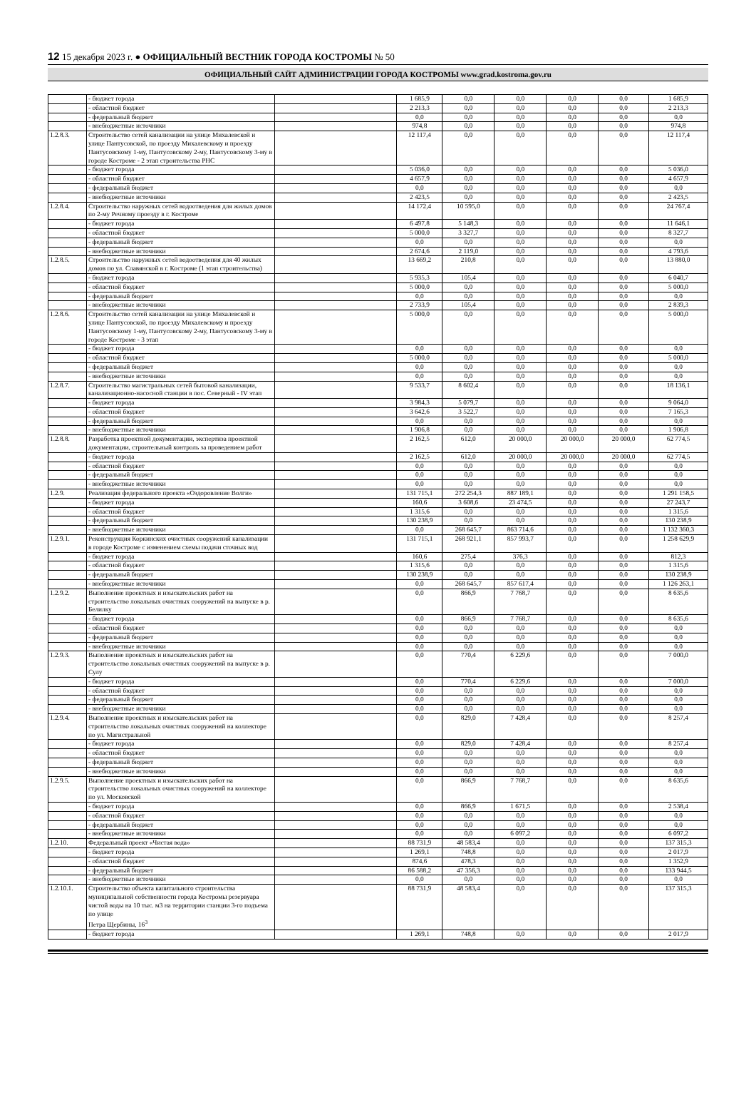12 15 декабря 2023 г. ● ОФИЦИАЛЬНЫЙ ВЕСТНИК ГОРОДА КОСТРОМЫ № 50
ОФИЦИАЛЬНЫЙ САЙТ АДМИНИСТРАЦИИ ГОРОДА КОСТРОМЫ www.grad.kostroma.gov.ru
| | - бюджет города | | 1 685,9 | 0,0 | 0,0 | 0,0 | 0,0 | 1 685,9 |
| | - областной бюджет | | 2 213,3 | 0,0 | 0,0 | 0,0 | 0,0 | 2 213,3 |
| | - федеральный бюджет | | 0,0 | 0,0 | 0,0 | 0,0 | 0,0 | 0,0 |
| | - внебюджетные источники | | 974,8 | 0,0 | 0,0 | 0,0 | 0,0 | 974,8 |
| 1.2.8.3. | Строительство сетей канализации на улице Михалевской и улице Пантусовской, по проезду Михалевскому и проезду Пантусовскому 1-му, Пантусовскому 2-му, Пантусовскому 3-му в городе Костроме - 2 этап строительства РНС | | 12 117,4 | 0,0 | 0,0 | 0,0 | 0,0 | 12 117,4 |
| | - бюджет города | | 5 036,0 | 0,0 | 0,0 | 0,0 | 0,0 | 5 036,0 |
| | - областной бюджет | | 4 657,9 | 0,0 | 0,0 | 0,0 | 0,0 | 4 657,9 |
| | - федеральный бюджет | | 0,0 | 0,0 | 0,0 | 0,0 | 0,0 | 0,0 |
| | - внебюджетные источники | | 2 423,5 | 0,0 | 0,0 | 0,0 | 0,0 | 2 423,5 |
| 1.2.8.4. | Строительство наружных сетей водоотведения для жилых домов по 2-му Речному проезду в г. Костроме | | 14 172,4 | 10 595,0 | 0,0 | 0,0 | 0,0 | 24 767,4 |
| | - бюджет города | | 6 497,8 | 5 148,3 | 0,0 | 0,0 | 0,0 | 11 646,1 |
| | - областной бюджет | | 5 000,0 | 3 327,7 | 0,0 | 0,0 | 0,0 | 8 327,7 |
| | - федеральный бюджет | | 0,0 | 0,0 | 0,0 | 0,0 | 0,0 | 0,0 |
| | - внебюджетные источники | | 2 674,6 | 2 119,0 | 0,0 | 0,0 | 0,0 | 4 793,6 |
| 1.2.8.5. | Строительство наружных сетей водоотведения для 40 жилых домов по ул. Славянской в г. Костроме (1 этап строительства) | | 13 669,2 | 210,8 | 0,0 | 0,0 | 0,0 | 13 880,0 |
| | - бюджет города | | 5 935,3 | 105,4 | 0,0 | 0,0 | 0,0 | 6 040,7 |
| | - областной бюджет | | 5 000,0 | 0,0 | 0,0 | 0,0 | 0,0 | 5 000,0 |
| | - федеральный бюджет | | 0,0 | 0,0 | 0,0 | 0,0 | 0,0 | 0,0 |
| | - внебюджетные источники | | 2 733,9 | 105,4 | 0,0 | 0,0 | 0,0 | 2 839,3 |
| 1.2.8.6. | Строительство сетей канализации на улице Михалевской и улице Пантусовской, по проезду Михалевскому и проезду Пантусовскому 1-му, Пантусовскому 2-му, Пантусовскому 3-му в городе Костроме - 3 этап | | 5 000,0 | 0,0 | 0,0 | 0,0 | 0,0 | 5 000,0 |
| | - бюджет города | | 0,0 | 0,0 | 0,0 | 0,0 | 0,0 | 0,0 |
| | - областной бюджет | | 5 000,0 | 0,0 | 0,0 | 0,0 | 0,0 | 5 000,0 |
| | - федеральный бюджет | | 0,0 | 0,0 | 0,0 | 0,0 | 0,0 | 0,0 |
| | - внебюджетные источники | | 0,0 | 0,0 | 0,0 | 0,0 | 0,0 | 0,0 |
| 1.2.8.7. | Строительство магистральных сетей бытовой канализации, канализационно-насосной станции в пос. Северный - IV этап | | 9 533,7 | 8 602,4 | 0,0 | 0,0 | 0,0 | 18 136,1 |
| | - бюджет города | | 3 984,3 | 5 079,7 | 0,0 | 0,0 | 0,0 | 9 064,0 |
| | - областной бюджет | | 3 642,6 | 3 522,7 | 0,0 | 0,0 | 0,0 | 7 165,3 |
| | - федеральный бюджет | | 0,0 | 0,0 | 0,0 | 0,0 | 0,0 | 0,0 |
| | - внебюджетные источники | | 1 906,8 | 0,0 | 0,0 | 0,0 | 0,0 | 1 906,8 |
| 1.2.8.8. | Разработка проектной документации, экспертиза проектной документации, строительный контроль за проведением работ | | 2 162,5 | 612,0 | 20 000,0 | 20 000,0 | 20 000,0 | 62 774,5 |
| | - бюджет города | | 2 162,5 | 612,0 | 20 000,0 | 20 000,0 | 20 000,0 | 62 774,5 |
| | - областной бюджет | | 0,0 | 0,0 | 0,0 | 0,0 | 0,0 | 0,0 |
| | - федеральный бюджет | | 0,0 | 0,0 | 0,0 | 0,0 | 0,0 | 0,0 |
| | - внебюджетные источники | | 0,0 | 0,0 | 0,0 | 0,0 | 0,0 | 0,0 |
| 1.2.9. | Реализация федерального проекта «Оздоровление Волги» | | 131 715,1 | 272 254,3 | 887 189,1 | 0,0 | 0,0 | 1 291 158,5 |
| | - бюджет города | | 160,6 | 3 608,6 | 23 474,5 | 0,0 | 0,0 | 27 243,7 |
| | - областной бюджет | | 1 315,6 | 0,0 | 0,0 | 0,0 | 0,0 | 1 315,6 |
| | - федеральный бюджет | | 130 238,9 | 0,0 | 0,0 | 0,0 | 0,0 | 130 238,9 |
| | - внебюджетные источники | | 0,0 | 268 645,7 | 863 714,6 | 0,0 | 0,0 | 1 132 360,3 |
| 1.2.9.1. | Реконструкция Коркинских очистных сооружений канализации в городе Костроме с изменением схемы подачи сточных вод | | 131 715,1 | 268 921,1 | 857 993,7 | 0,0 | 0,0 | 1 258 629,9 |
| | - бюджет города | | 160,6 | 275,4 | 376,3 | 0,0 | 0,0 | 812,3 |
| | - областной бюджет | | 1 315,6 | 0,0 | 0,0 | 0,0 | 0,0 | 1 315,6 |
| | - федеральный бюджет | | 130 238,9 | 0,0 | 0,0 | 0,0 | 0,0 | 130 238,9 |
| | - внебюджетные источники | | 0,0 | 268 645,7 | 857 617,4 | 0,0 | 0,0 | 1 126 263,1 |
| 1.2.9.2. | Выполнение проектных и изыскательских работ на строительство локальных очистных сооружений на выпуске в р. Белилку | | 0,0 | 866,9 | 7 768,7 | 0,0 | 0,0 | 8 635,6 |
| | - бюджет города | | 0,0 | 866,9 | 7 768,7 | 0,0 | 0,0 | 8 635,6 |
| | - областной бюджет | | 0,0 | 0,0 | 0,0 | 0,0 | 0,0 | 0,0 |
| | - федеральный бюджет | | 0,0 | 0,0 | 0,0 | 0,0 | 0,0 | 0,0 |
| | - внебюджетные источники | | 0,0 | 0,0 | 0,0 | 0,0 | 0,0 | 0,0 |
| 1.2.9.3. | Выполнение проектных и изыскательских работ на строительство локальных очистных сооружений на выпуске в р. Сулу | | 0,0 | 770,4 | 6 229,6 | 0,0 | 0,0 | 7 000,0 |
| | - бюджет города | | 0,0 | 770,4 | 6 229,6 | 0,0 | 0,0 | 7 000,0 |
| | - областной бюджет | | 0,0 | 0,0 | 0,0 | 0,0 | 0,0 | 0,0 |
| | - федеральный бюджет | | 0,0 | 0,0 | 0,0 | 0,0 | 0,0 | 0,0 |
| | - внебюджетные источники | | 0,0 | 0,0 | 0,0 | 0,0 | 0,0 | 0,0 |
| 1.2.9.4. | Выполнение проектных и изыскательских работ на строительство локальных очистных сооружений на коллекторе по ул. Магистральной | | 0,0 | 829,0 | 7 428,4 | 0,0 | 0,0 | 8 257,4 |
| | - бюджет города | | 0,0 | 829,0 | 7 428,4 | 0,0 | 0,0 | 8 257,4 |
| | - областной бюджет | | 0,0 | 0,0 | 0,0 | 0,0 | 0,0 | 0,0 |
| | - федеральный бюджет | | 0,0 | 0,0 | 0,0 | 0,0 | 0,0 | 0,0 |
| | - внебюджетные источники | | 0,0 | 0,0 | 0,0 | 0,0 | 0,0 | 0,0 |
| 1.2.9.5. | Выполнение проектных и изыскательских работ на строительство локальных очистных сооружений на коллекторе по ул. Московской | | 0,0 | 866,9 | 7 768,7 | 0,0 | 0,0 | 8 635,6 |
| | - бюджет города | | 0,0 | 866,9 | 1 671,5 | 0,0 | 0,0 | 2 538,4 |
| | - областной бюджет | | 0,0 | 0,0 | 0,0 | 0,0 | 0,0 | 0,0 |
| | - федеральный бюджет | | 0,0 | 0,0 | 0,0 | 0,0 | 0,0 | 0,0 |
| | - внебюджетные источники | | 0,0 | 0,0 | 6 097,2 | 0,0 | 0,0 | 6 097,2 |
| 1.2.10. | Федеральный проект «Чистая вода» | | 88 731,9 | 48 583,4 | 0,0 | 0,0 | 0,0 | 137 315,3 |
| | - бюджет города | | 1 269,1 | 748,8 | 0,0 | 0,0 | 0,0 | 2 017,9 |
| | - областной бюджет | | 874,6 | 478,3 | 0,0 | 0,0 | 0,0 | 1 352,9 |
| | - федеральный бюджет | | 86 588,2 | 47 356,3 | 0,0 | 0,0 | 0,0 | 133 944,5 |
| | - внебюджетные источники | | 0,0 | 0,0 | 0,0 | 0,0 | 0,0 | 0,0 |
| 1.2.10.1. | Строительство объекта капитального строительства муниципальной собственности города Костромы резервуара чистой воды на 10 тыс. м3 на территории станции 3-го подъема по улице Петра Щербины, 16<sup>3</sup> | | 88 731,9 | 48 583,4 | 0,0 | 0,0 | 0,0 | 137 315,3 |
| | - бюджет города | | 1 269,1 | 748,8 | 0,0 | 0,0 | 0,0 | 2 017,9 |